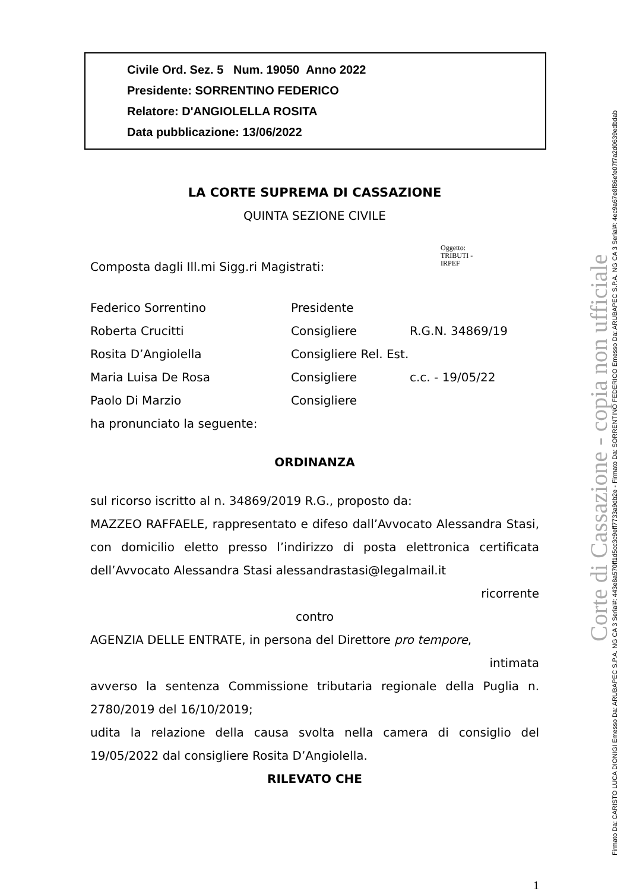Civile Ord. Sez. 5 Num. 19050 Anno 2022
Presidente: SORRENTINO FEDERICO
Relatore: D'ANGIOLELLA ROSITA
Data pubblicazione: 13/06/2022
LA CORTE SUPREMA DI CASSAZIONE
QUINTA SEZIONE CIVILE
Oggetto:
TRIBUTI -
IRPEF
Composta dagli Ill.mi Sigg.ri Magistrati:
Federico Sorrentino Presidente
Roberta Crucitti Consigliere R.G.N. 34869/19
Rosita D’Angiolella Consigliere Rel. Est.
Maria Luisa De Rosa Consigliere c.c. - 19/05/22
Paolo Di Marzio Consigliere
ha pronunciato la seguente:
ORDINANZA
sul ricorso iscritto al n. 34869/2019 R.G., proposto da:
MAZZEO RAFFAELE, rappresentato e difeso dall’Avvocato Alessandra Stasi, con domicilio eletto presso l’indirizzo di posta elettronica certificata dell’Avvocato Alessandra Stasi alessandrastasi@legalmail.it
ricorrente
contro
AGENZIA DELLE ENTRATE, in persona del Direttore pro tempore,
intimata
avverso la sentenza Commissione tributaria regionale della Puglia n. 2780/2019 del 16/10/2019;
udita la relazione della causa svolta nella camera di consiglio del 19/05/2022 dal consigliere Rosita D’Angiolella.
RILEVATO CHE
1
Corte di Cassazione - copia non ufficiale
Firmato Da: CARISTO LUCA DIONIGI Emesso Da: ARUBAPEC S.P.A. NG CA 3 Serial#: 443e8a570ff1d5cc3c9eff7733a9db2e - Firmato Da: SORRENTINO FEDERICO Emesso Da: ARUBAPEC S.P.A. NG CA 3 Serial#: 4ec9a67e8f86efe07f7a2d0639edbdab